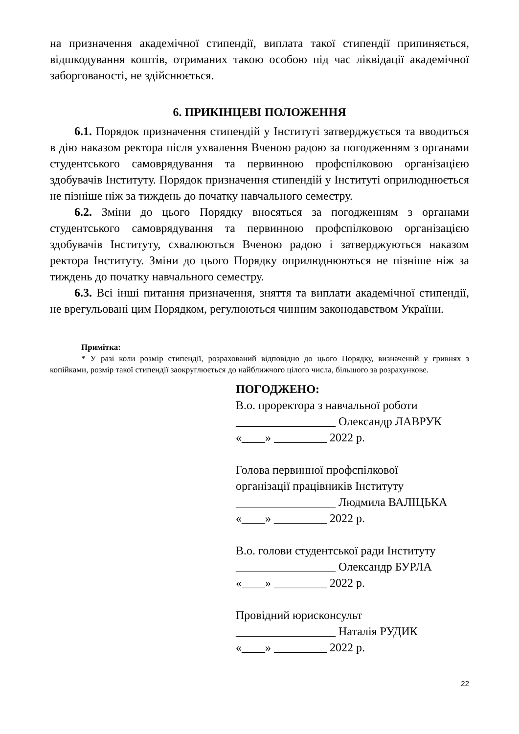на призначення академічної стипендії, виплата такої стипендії припиняється, відшкодування коштів, отриманих такою особою під час ліквідації академічної заборгованості, не здійснюється.
6. ПРИКІНЦЕВІ ПОЛОЖЕННЯ
6.1. Порядок призначення стипендій у Інституті затверджується та вводиться в дію наказом ректора після ухвалення Вченою радою за погодженням з органами студентського самоврядування та первинною профспілковою організацією здобувачів Інституту. Порядок призначення стипендій у Інституті оприлюднюється не пізніше ніж за тиждень до початку навчального семестру.
6.2. Зміни до цього Порядку вносяться за погодженням з органами студентського самоврядування та первинною профспілковою організацією здобувачів Інституту, схвалюються Вченою радою і затверджуються наказом ректора Інституту. Зміни до цього Порядку оприлюднюються не пізніше ніж за тиждень до початку навчального семестру.
6.3. Всі інші питання призначення, зняття та виплати академічної стипендії, не врегульовані цим Порядком, регулюються чинним законодавством України.
Примітка:
* У разі коли розмір стипендії, розрахований відповідно до цього Порядку, визначений у гривнях з копійками, розмір такої стипендії заокруглюється до найближчого цілого числа, більшого за розрахункове.
ПОГОДЖЕНО:
В.о. проректора з навчальної роботи
_________________ Олександр ЛАВРУК
«____» _________ 2022 р.
Голова первинної профспілкової
організації працівників Інституту
_________________ Людмила ВАЛІЦЬКА
«____» _________ 2022 р.
В.о. голови студентської ради Інституту
_________________ Олександр БУРЛА
«____» _________ 2022 р.
Провідний юрисконсульт
_________________ Наталія РУДИК
«____» _________ 2022 р.
22